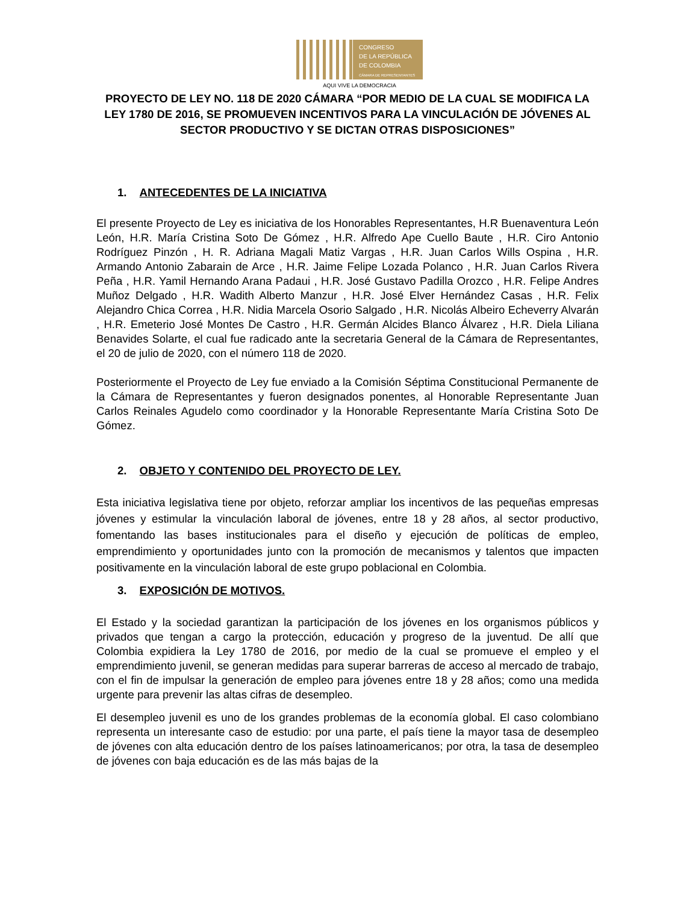CONGRESO
DE LA REPÚBLICA
DE COLOMBIA
CÁMARA DE REPRESENTANTES
AQUI VIVE LA DEMOCRACIA
PROYECTO DE LEY NO. 118 DE 2020 CÁMARA “POR MEDIO DE LA CUAL SE MODIFICA LA LEY 1780 DE 2016, SE PROMUEVEN INCENTIVOS PARA LA VINCULACIÓN DE JÓVENES AL SECTOR PRODUCTIVO Y SE DICTAN OTRAS DISPOSICIONES”
1. ANTECEDENTES DE LA INICIATIVA
El presente Proyecto de Ley es iniciativa de los Honorables Representantes, H.R Buenaventura León León, H.R. María Cristina Soto De Gómez , H.R. Alfredo Ape Cuello Baute , H.R. Ciro Antonio Rodríguez Pinzón , H. R. Adriana Magali Matiz Vargas , H.R. Juan Carlos Wills Ospina , H.R. Armando Antonio Zabarain de Arce , H.R. Jaime Felipe Lozada Polanco , H.R. Juan Carlos Rivera Peña , H.R. Yamil Hernando Arana Padaui , H.R. José Gustavo Padilla Orozco , H.R. Felipe Andres Muñoz Delgado , H.R. Wadith Alberto Manzur , H.R. José Elver Hernández Casas , H.R. Felix Alejandro Chica Correa , H.R. Nidia Marcela Osorio Salgado , H.R. Nicolás Albeiro Echeverry Alvarán , H.R. Emeterio José Montes De Castro , H.R. Germán Alcides Blanco Álvarez , H.R. Diela Liliana Benavides Solarte, el cual fue radicado ante la secretaria General de la Cámara de Representantes, el 20 de julio de 2020, con el número 118 de 2020.
Posteriormente el Proyecto de Ley fue enviado a la Comisión Séptima Constitucional Permanente de la Cámara de Representantes y fueron designados ponentes, al Honorable Representante Juan Carlos Reinales Agudelo como coordinador y la Honorable Representante María Cristina Soto De Gómez.
2. OBJETO Y CONTENIDO DEL PROYECTO DE LEY.
Esta iniciativa legislativa tiene por objeto, reforzar ampliar los incentivos de las pequeñas empresas jóvenes y estimular la vinculación laboral de jóvenes, entre 18 y 28 años, al sector productivo, fomentando las bases institucionales para el diseño y ejecución de políticas de empleo, emprendimiento y oportunidades junto con la promoción de mecanismos y talentos que impacten positivamente en la vinculación laboral de este grupo poblacional en Colombia.
3. EXPOSICIÓN DE MOTIVOS.
El Estado y la sociedad garantizan la participación de los jóvenes en los organismos públicos y privados que tengan a cargo la protección, educación y progreso de la juventud. De allí que Colombia expidiera la Ley 1780 de 2016, por medio de la cual se promueve el empleo y el emprendimiento juvenil, se generan medidas para superar barreras de acceso al mercado de trabajo, con el fin de impulsar la generación de empleo para jóvenes entre 18 y 28 años; como una medida urgente para prevenir las altas cifras de desempleo.
El desempleo juvenil es uno de los grandes problemas de la economía global. El caso colombiano representa un interesante caso de estudio: por una parte, el país tiene la mayor tasa de desempleo de jóvenes con alta educación dentro de los países latinoamericanos; por otra, la tasa de desempleo de jóvenes con baja educación es de las más bajas de la